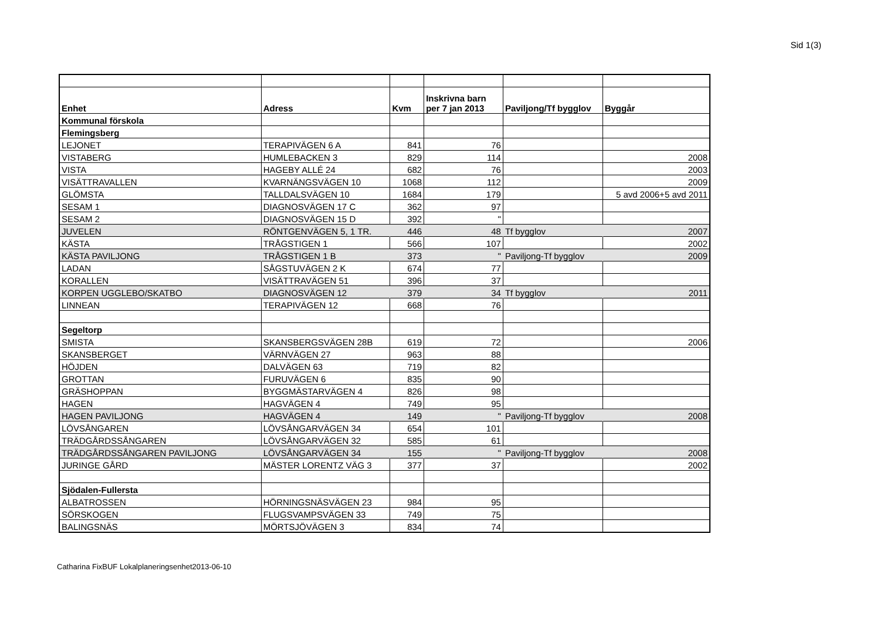Sid 1(3)
| Enhet | Adress | Kvm | Inskrivna barn per 7 jan 2013 | Paviljong/Tf bygglov | Byggår |
| --- | --- | --- | --- | --- | --- |
| Kommunal förskola | | | | | |
| Flemingsberg | | | | | |
| LEJONET | TERAPIVÄGEN 6 A | 841 | 76 | | |
| VISTABERG | HUMLEBACKEN 3 | 829 | 114 | | 2008 |
| VISTA | HAGEBY ALLÉ 24 | 682 | 76 | | 2003 |
| VISÄTTRAVALLEN | KVARNÄNGSVÄGEN 10 | 1068 | 112 | | 2009 |
| GLÖMSTA | TALLDALSVÄGEN 10 | 1684 | 179 | | 5 avd 2006+5 avd 2011 |
| SESAM 1 | DIAGNOSVÄGEN 17 C | 362 | 97 | | |
| SESAM 2 | DIAGNOSVÄGEN 15 D | 392 | " | | |
| JUVELEN | RÖNTGENVÄGEN 5, 1 TR. | 446 | 48 | Tf bygglov | 2007 |
| KÄSTA | TRÅGSTIGEN 1 | 566 | 107 | | 2002 |
| KÄSTA PAVILJONG | TRÅGSTIGEN 1 B | 373 | " | Paviljong-Tf bygglov | 2009 |
| LADAN | SÅGSTUVÄGEN 2 K | 674 | 77 | | |
| KORALLEN | VISÄTTRAVÄGEN 51 | 396 | 37 | | |
| KORPEN UGGLEBO/SKATBO | DIAGNOSVÄGEN 12 | 379 | 34 | Tf bygglov | 2011 |
| LINNEAN | TERAPIVÄGEN 12 | 668 | 76 | | |
| Segeltorp | | | | | |
| SMISTA | SKANSBERGSVÄGEN 28B | 619 | 72 | | 2006 |
| SKANSBERGET | VÄRNVÄGEN 27 | 963 | 88 | | |
| HÖJDEN | DALVÄGEN 63 | 719 | 82 | | |
| GROTTAN | FURUVÄGEN 6 | 835 | 90 | | |
| GRÄSHOPPAN | BYGGMÄSTARVÄGEN 4 | 826 | 98 | | |
| HAGEN | HAGVÄGEN 4 | 749 | 95 | | |
| HAGEN PAVILJONG | HAGVÄGEN 4 | 149 | " | Paviljong-Tf bygglov | 2008 |
| LÖVSÅNGAREN | LÖVSÅNGARVÄGEN 34 | 654 | 101 | | |
| TRÄDGÅRDSSÅNGAREN | LÖVSÅNGARVÄGEN 32 | 585 | 61 | | |
| TRÄDGÅRDSSÅNGAREN PAVILJONG | LÖVSÅNGARVÄGEN 34 | 155 | " | Paviljong-Tf bygglov | 2008 |
| JURINGE GÅRD | MÄSTER LORENTZ VÄG 3 | 377 | 37 | | 2002 |
| Sjödalen-Fullersta | | | | | |
| ALBATROSSEN | HÖRNINGSNÄSVÄGEN 23 | 984 | 95 | | |
| SÖRSKOGEN | FLUGSVAMPSVÄGEN 33 | 749 | 75 | | |
| BALINGSNÄS | MÖRTSJÖVÄGEN 3 | 834 | 74 | | |
Catharina FixBUF Lokalplaneringsenhet2013-06-10